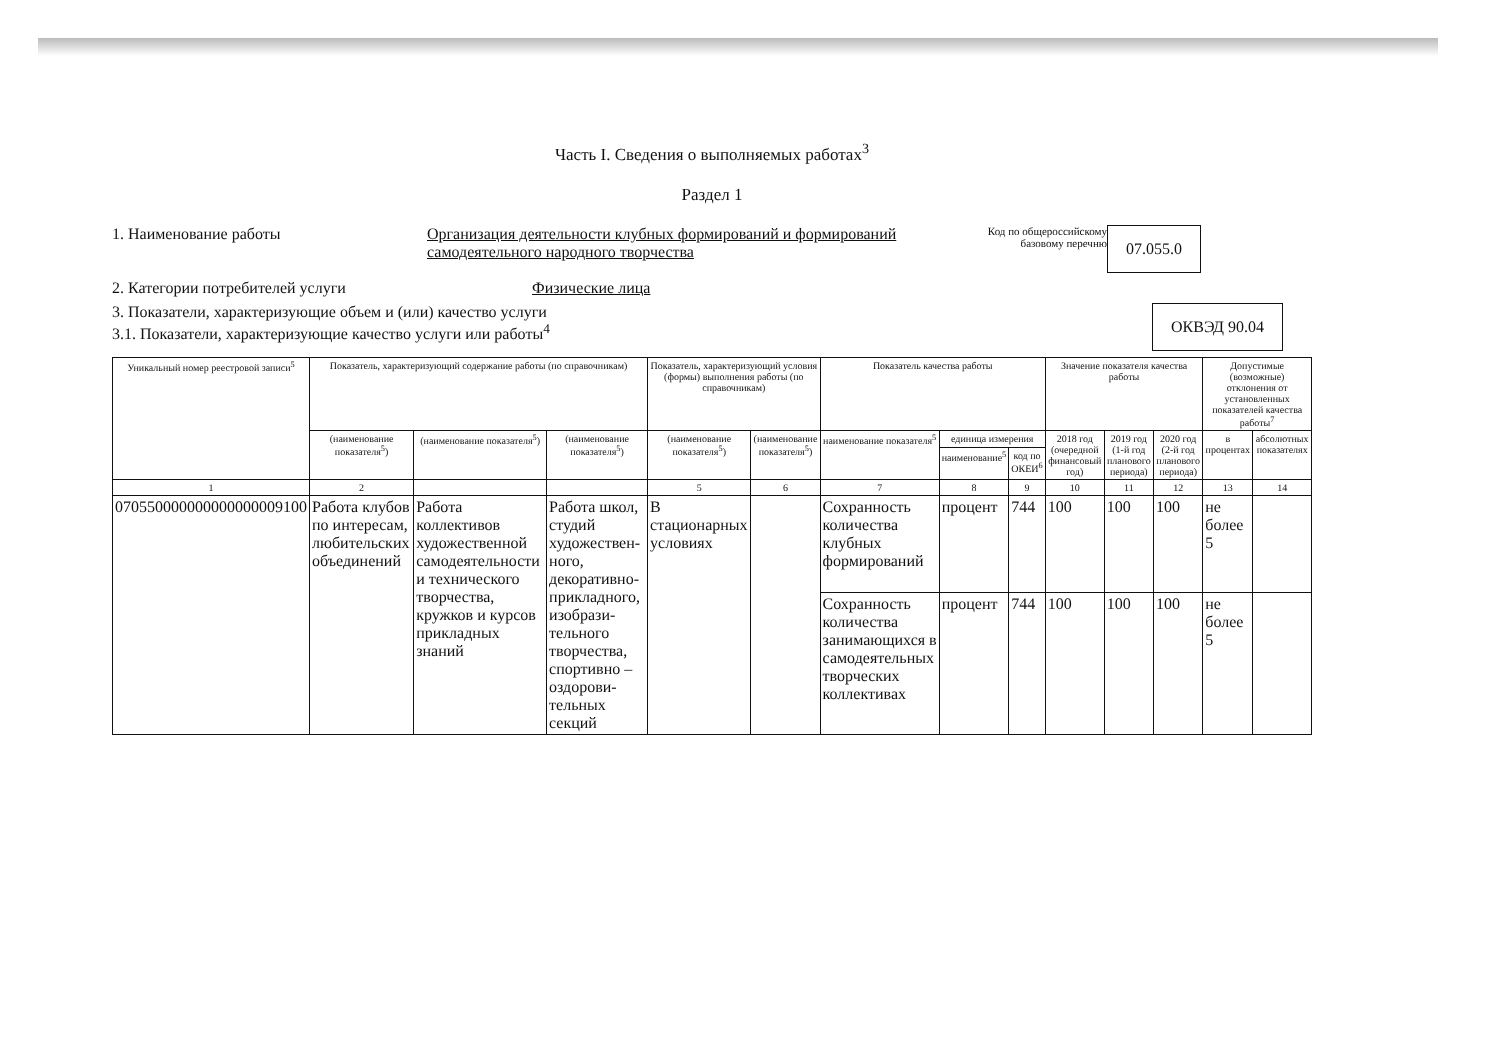Часть I. Сведения о выполняемых работах<sup>3</sup>
Раздел 1
1. Наименование работы Организация деятельности клубных формирований и формирований самодеятельного народного творчества
Код по общероссийскому базовому перечню
07.055.0
2. Категории потребителей услуги Физические лица
3. Показатели, характеризующие объем и (или) качество услуги
3.1. Показатели, характеризующие качество услуги или работы<sup>4</sup>
ОКВЭД 90.04
| Уникальный номер реестровой записи<sup>5</sup> | Показатель, характеризующий содержание работы (по справочникам) | | | Показатель, характеризующий условия (формы) выполнения работы (по справочникам) | | Показатель качества работы | | | Значение показателя качества работы | | | Допустимые (возможные) отклонения от установленных показателей качества работы<sup>7</sup> | |
| --- | --- | --- | --- | --- | --- | --- | --- | --- | --- | --- | --- | --- | --- |
| | (наименование показателя<sup>5</sup>) | (наименование показателя<sup>5</sup>) | (наименование показателя<sup>5</sup>) | (наименование показателя<sup>5</sup>) | (наименование показателя<sup>5</sup>) | наименование показателя<sup>5</sup> | единица измерения | | 2018 год (очередной финансовый год) | 2019 год (1-й год планового периода) | 2020 год (2-й год планового периода) | в процентах | абсолютных показателях |
| | | | | | | | наименование<sup>5</sup> | код по ОКЕИ<sup>6</sup> | | | | | |
| 1 | 2 | | | 5 | 6 | 7 | 8 | 9 | 10 | 11 | 12 | 13 | 14 |
| 070550000000000000009100 | Работа клубов по интересам, любительских объединений | Работа коллективов художественной самодеятельности и технического творчества, кружков и курсов прикладных знаний | Работа школ, студий художествен-ного, декоративно-прикладного, изобрази-тельного творчества, спортивно – оздорови-тельных секций | В стационарных условиях | | Сохранность количества клубных формирований | процент | 744 | 100 | 100 | 100 | не более 5 | |
| | | | | | | Сохранность количества занимающихся в самодеятельных творческих коллективах | процент | 744 | 100 | 100 | 100 | не более 5 | |